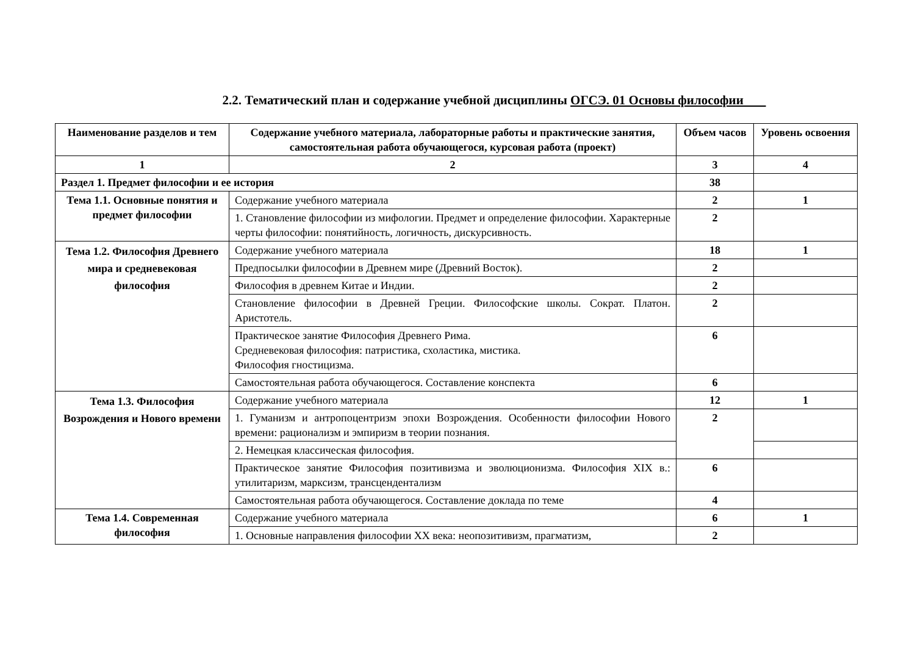2.2. Тематический план и содержание учебной дисциплины ОГСЭ. 01 Основы философии
| Наименование разделов и тем | Содержание учебного материала, лабораторные работы и практические занятия, самостоятельная работа обучающегося, курсовая работа (проект) | Объем часов | Уровень освоения |
| --- | --- | --- | --- |
| 1 | 2 | 3 | 4 |
| Раздел 1. Предмет философии и ее история | | 38 | |
| Тема 1.1. Основные понятия и предмет философии | Содержание учебного материала | 2 | 1 |
| | 1. Становление философии из мифологии. Предмет и определение философии. Характерные черты философии: понятийность, логичность, дискурсивность. | 2 | |
| Тема 1.2. Философия Древнего мира и средневековая философия | Содержание учебного материала | 18 | 1 |
| | Предпосылки философии в Древнем мире (Древний Восток). | 2 | |
| | Философия в древнем Китае и Индии. | 2 | |
| | Становление философии в Древней Греции. Философские школы. Сократ. Платон. Аристотель. | 2 | |
| | Практическое занятие Философия Древнего Рима. Средневековая философия: патристика, схоластика, мистика. Философия гностицизма. | 6 | |
| | Самостоятельная работа обучающегося. Составление конспекта | 6 | |
| Тема 1.3. Философия Возрождения и Нового времени | Содержание учебного материала | 12 | 1 |
| | 1. Гуманизм и антропоцентризм эпохи Возрождения. Особенности философии Нового времени: рационализм и эмпиризм в теории познания. | 2 | |
| | 2. Немецкая классическая философия. | | |
| | Практическое занятие Философия позитивизма и эволюционизма. Философия XIX в.: утилитаризм, марксизм, трансцендентализм | 6 | |
| | Самостоятельная работа обучающегося. Составление доклада по теме | 4 | |
| Тема 1.4. Современная философия | Содержание учебного материала | 6 | 1 |
| | 1. Основные направления философии XX века: неопозитивизм, прагматизм, | 2 | |